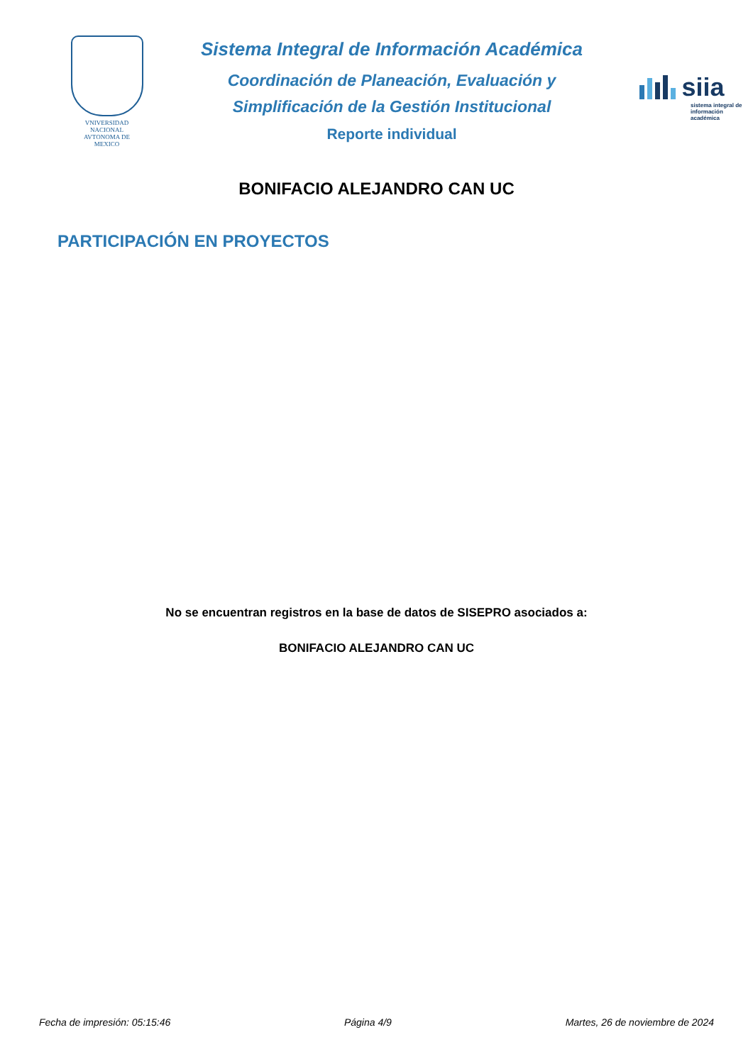VNIVERSIDAD NACIONAL
AVTONOMA DE
MEXICO
Sistema Integral de Información Académica
Coordinación de Planeación, Evaluación y
Simplificación de la Gestión Institucional
Reporte individual
siia
sistema integral de información académica
BONIFACIO ALEJANDRO CAN UC
PARTICIPACIÓN EN PROYECTOS
No se encuentran registros en la base de datos de SISEPRO asociados a:
BONIFACIO ALEJANDRO CAN UC
Fecha de impresión: 05:15:46 Página 4/9 Martes, 26 de noviembre de 2024